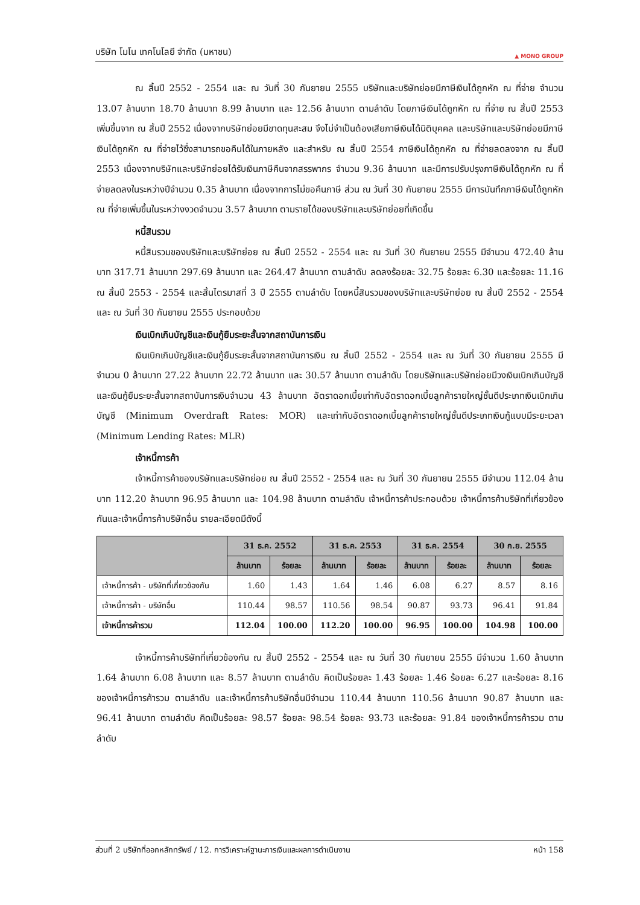บริษัท โมโน เทคโนโลยี จำกัด (มหาชน) ▲ MONO GROUP
ณ สิ้นปี 2552 - 2554 และ ณ วันที่ 30 กันยายน 2555 บริษัทและบริษัทย่อยมีภาษีเงินได้ถูกหัก ณ ที่จ่าย จำนวน 13.07 ล้านบาท 18.70 ล้านบาท 8.99 ล้านบาท และ 12.56 ล้านบาท ตามลำดับ โดยภาษีเงินได้ถูกหัก ณ ที่จ่าย ณ สิ้นปี 2553 เพิ่มขึ้นจาก ณ สิ้นปี 2552 เนื่องจากบริษัทย่อยมีขาดทุนสะสม จึงไม่จำเป็นต้องเสียภาษีเงินได้นิติบุคคล และบริษัทและบริษัทย่อยมีภาษีเงินได้ถูกหัก ณ ที่จ่ายไว้ซึ่งสามารถขอคืนได้ในภายหลัง และสำหรับ ณ สิ้นปี 2554 ภาษีเงินได้ถูกหัก ณ ที่จ่ายลดลงจาก ณ สิ้นปี 2553 เนื่องจากบริษัทและบริษัทย่อยได้รับเงินภาษีคืนจากสรรพากร จำนวน 9.36 ล้านบาท และมีการปรับปรุงภาษีเงินได้ถูกหัก ณ ที่จ่ายลดลงในระหว่างปีจำนวน 0.35 ล้านบาท เนื่องจากการไม่ขอคืนภาษี ส่วน ณ วันที่ 30 กันยายน 2555 มีการบันทึกภาษีเงินได้ถูกหัก ณ ที่จ่ายเพิ่มขึ้นในระหว่างงวดจำนวน 3.57 ล้านบาท ตามรายได้ของบริษัทและบริษัทย่อยที่เกิดขึ้น
หนี้สินรวม
หนี้สินรวมของบริษัทและบริษัทย่อย ณ สิ้นปี 2552 - 2554 และ ณ วันที่ 30 กันยายน 2555 มีจำนวน 472.40 ล้านบาท 317.71 ล้านบาท 297.69 ล้านบาท และ 264.47 ล้านบาท ตามลำดับ ลดลงร้อยละ 32.75 ร้อยละ 6.30 และร้อยละ 11.16 ณ สิ้นปี 2553 - 2554 และสิ้นไตรมาสที่ 3 ปี 2555 ตามลำดับ โดยหนี้สินรวมของบริษัทและบริษัทย่อย ณ สิ้นปี 2552 - 2554 และ ณ วันที่ 30 กันยายน 2555 ประกอบด้วย
เงินเบิกเกินบัญชีและเงินกู้ยืมระยะสั้นจากสถาบันการเงิน
เงินเบิกเกินบัญชีและเงินกู้ยืมระยะสั้นจากสถาบันการเงิน ณ สิ้นปี 2552 - 2554 และ ณ วันที่ 30 กันยายน 2555 มีจำนวน 0 ล้านบาท 27.22 ล้านบาท 22.72 ล้านบาท และ 30.57 ล้านบาท ตามลำดับ โดยบริษัทและบริษัทย่อยมีวงเงินเบิกเกินบัญชีและเงินกู้ยืมระยะสั้นจากสถาบันการเงินจำนวน 43 ล้านบาท อัตราดอกเบี้ยเท่ากับอัตราดอกเบี้ยลูกค้ารายใหญ่ชั้นดีประเภทเงินเบิกเกินบัญชี (Minimum Overdraft Rates: MOR) และเท่ากับอัตราดอกเบี้ยลูกค้ารายใหญ่ชั้นดีประเภทเงินกู้แบบมีระยะเวลา (Minimum Lending Rates: MLR)
เจ้าหนี้การค้า
เจ้าหนี้การค้าของบริษัทและบริษัทย่อย ณ สิ้นปี 2552 - 2554 และ ณ วันที่ 30 กันยายน 2555 มีจำนวน 112.04 ล้านบาท 112.20 ล้านบาท 96.95 ล้านบาท และ 104.98 ล้านบาท ตามลำดับ เจ้าหนี้การค้าประกอบด้วย เจ้าหนี้การค้าบริษัทที่เกี่ยวข้องกันและเจ้าหนี้การค้าบริษัทอื่น รายละเอียดมีดังนี้
| | 31 ธ.ค. 2552 | | 31 ธ.ค. 2553 | | 31 ธ.ค. 2554 | | 30 ก.ย. 2555 | |
| --- | --- | --- | --- | --- | --- | --- | --- | --- |
| | ล้านบาท | ร้อยละ | ล้านบาท | ร้อยละ | ล้านบาท | ร้อยละ | ล้านบาท | ร้อยละ |
| เจ้าหนี้การค้า - บริษัทที่เกี่ยวข้องกัน | 1.60 | 1.43 | 1.64 | 1.46 | 6.08 | 6.27 | 8.57 | 8.16 |
| เจ้าหนี้การค้า - บริษัทอื่น | 110.44 | 98.57 | 110.56 | 98.54 | 90.87 | 93.73 | 96.41 | 91.84 |
| เจ้าหนี้การค้ารวม | 112.04 | 100.00 | 112.20 | 100.00 | 96.95 | 100.00 | 104.98 | 100.00 |
เจ้าหนี้การค้าบริษัทที่เกี่ยวข้องกัน ณ สิ้นปี 2552 - 2554 และ ณ วันที่ 30 กันยายน 2555 มีจำนวน 1.60 ล้านบาท 1.64 ล้านบาท 6.08 ล้านบาท และ 8.57 ล้านบาท ตามลำดับ คิดเป็นร้อยละ 1.43 ร้อยละ 1.46 ร้อยละ 6.27 และร้อยละ 8.16 ของเจ้าหนี้การค้ารวม ตามลำดับ และเจ้าหนี้การค้าบริษัทอื่นมีจำนวน 110.44 ล้านบาท 110.56 ล้านบาท 90.87 ล้านบาท และ 96.41 ล้านบาท ตามลำดับ คิดเป็นร้อยละ 98.57 ร้อยละ 98.54 ร้อยละ 93.73 และร้อยละ 91.84 ของเจ้าหนี้การค้ารวม ตามลำดับ
ส่วนที่ 2 บริษัทที่ออกหลักทรัพย์ / 12. การวิเคราะห์ฐานะการเงินและผลการดำเนินงาน หน้า 158